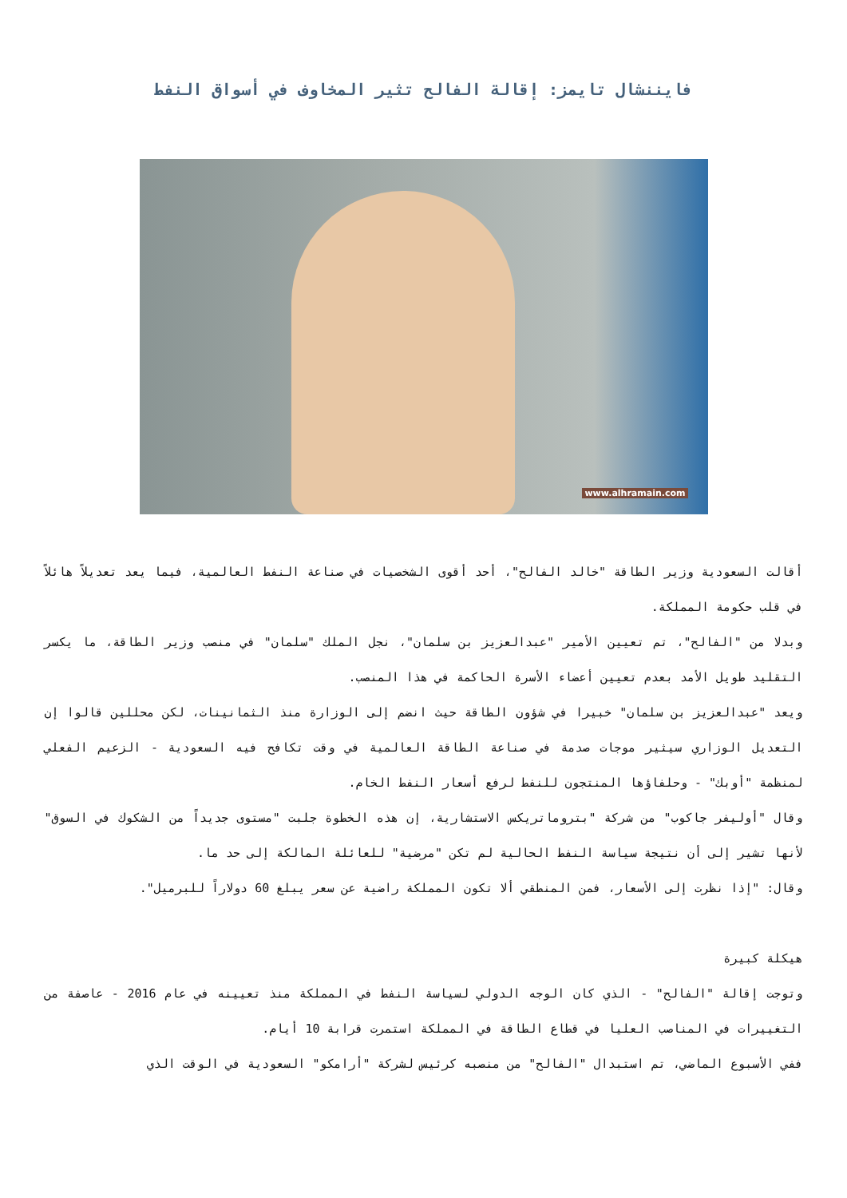فايننشال تايمز: إقالة الفالح تثير المخاوف في أسواق النفط
www.alhramain.com
أقالت السعودية وزير الطاقة "خالد الفالح"، أحد أقوى الشخصيات في صناعة النفط العالمية، فيما يعد تعديلاً هائلاً في قلب حكومة المملكة.
وبدلا من "الفالح"، تم تعيين الأمير "عبدالعزيز بن سلمان"، نجل الملك "سلمان" في منصب وزير الطاقة، ما يكسر التقليد طويل الأمد بعدم تعيين أعضاء الأسرة الحاكمة في هذا المنصب.
ويعد "عبدالعزيز بن سلمان" خبيرا في شؤون الطاقة حيث انضم إلى الوزارة منذ الثمانينات، لكن محللين قالوا إن التعديل الوزاري سيثير موجات صدمة في صناعة الطاقة العالمية في وقت تكافح فيه السعودية - الزعيم الفعلي لمنظمة "أوبك" - وحلفاؤها المنتجون للنفط لرفع أسعار النفط الخام.
وقال "أوليفر جاكوب" من شركة "بتروماتريكس الاستشارية، إن هذه الخطوة جلبت "مستوى جديداً من الشكوك في السوق" لأنها تشير إلى أن نتيجة سياسة النفط الحالية لم تكن "مرضية" للعائلة المالكة إلى حد ما.
وقال: "إذا نظرت إلى الأسعار، فمن المنطقي ألا تكون المملكة راضية عن سعر يبلغ 60 دولاراً للبرميل".
هيكلة كبيرة
وتوجت إقالة "الفالح" - الذي كان الوجه الدولي لسياسة النفط في المملكة منذ تعيينه في عام 2016 - عاصفة من التغييرات في المناصب العليا في قطاع الطاقة في المملكة استمرت قرابة 10 أيام.
ففي الأسبوع الماضي، تم استبدال "الفالح" من منصبه كرئيس لشركة "أرامكو" السعودية في الوقت الذي